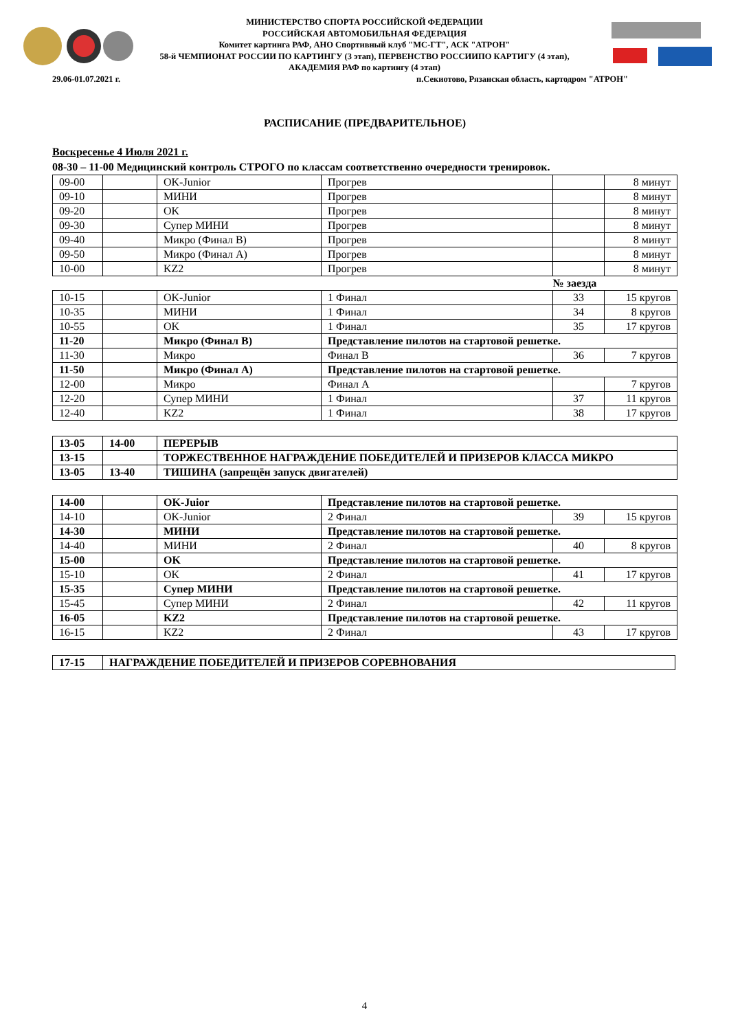МИНИСТЕРСТВО СПОРТА РОССИЙСКОЙ ФЕДЕРАЦИИ
РОССИЙСКАЯ АВТОМОБИЛЬНАЯ ФЕДЕРАЦИЯ
Комитет картинга РАФ, АНО Спортивный клуб "МС-ГТ", АСК "АТРОН"
58-й ЧЕМПИОНАТ РОССИИ ПО КАРТИНГУ (3 этап), ПЕРВЕНСТВО РОССИИПО КАРТИГУ (4 этап),
АКАДЕМИЯ РАФ по картингу (4 этап)
29.06-01.07.2021 г.
п.Секиотово, Рязанская область, картодром "АТРОН"
РАСПИСАНИЕ (ПРЕДВАРИТЕЛЬНОЕ)
Воскресенье 4 Июля 2021 г.
08-30 – 11-00 Медицинский контроль СТРОГО по классам соответственно очередности тренировок.
| 09-00 | | OK-Junior | Прогрев | | 8 минут |
| 09-10 | | МИНИ | Прогрев | | 8 минут |
| 09-20 | | OK | Прогрев | | 8 минут |
| 09-30 | | Супер МИНИ | Прогрев | | 8 минут |
| 09-40 | | Микро (Финал В) | Прогрев | | 8 минут |
| 09-50 | | Микро (Финал А) | Прогрев | | 8 минут |
| 10-00 | | KZ2 | Прогрев | | 8 минут |
| | | | | № заезда | |
| 10-15 | | OK-Junior | 1 Финал | 33 | 15 кругов |
| 10-35 | | МИНИ | 1 Финал | 34 | 8 кругов |
| 10-55 | | OK | 1 Финал | 35 | 17 кругов |
| 11-20 | | Микро (Финал В) | Представление пилотов на стартовой решетке. | | |
| 11-30 | | Микро | Финал В | 36 | 7 кругов |
| 11-50 | | Микро (Финал А) | Представление пилотов на стартовой решетке. | | |
| 12-00 | | Микро | Финал А | | 7 кругов |
| 12-20 | | Супер МИНИ | 1 Финал | 37 | 11 кругов |
| 12-40 | | KZ2 | 1 Финал | 38 | 17 кругов |
| 13-05 | 14-00 | ПЕРЕРЫВ |
| 13-15 | | ТОРЖЕСТВЕННОЕ НАГРАЖДЕНИЕ ПОБЕДИТЕЛЕЙ И ПРИЗЕРОВ КЛАССА МИКРО |
| 13-05 | 13-40 | ТИШИНА (запрещён запуск двигателей) |
| 14-00 | | OK-Juior | Представление пилотов на стартовой решетке. | | |
| 14-10 | | OK-Junior | 2 Финал | 39 | 15 кругов |
| 14-30 | | МИНИ | Представление пилотов на стартовой решетке. | | |
| 14-40 | | МИНИ | 2 Финал | 40 | 8 кругов |
| 15-00 | | OK | Представление пилотов на стартовой решетке. | | |
| 15-10 | | OK | 2 Финал | 41 | 17 кругов |
| 15-35 | | Супер МИНИ | Представление пилотов на стартовой решетке. | | |
| 15-45 | | Супер МИНИ | 2 Финал | 42 | 11 кругов |
| 16-05 | | KZ2 | Представление пилотов на стартовой решетке. | | |
| 16-15 | | KZ2 | 2 Финал | 43 | 17 кругов |
| 17-15 | НАГРАЖДЕНИЕ ПОБЕДИТЕЛЕЙ И ПРИЗЕРОВ СОРЕВНОВАНИЯ |
4